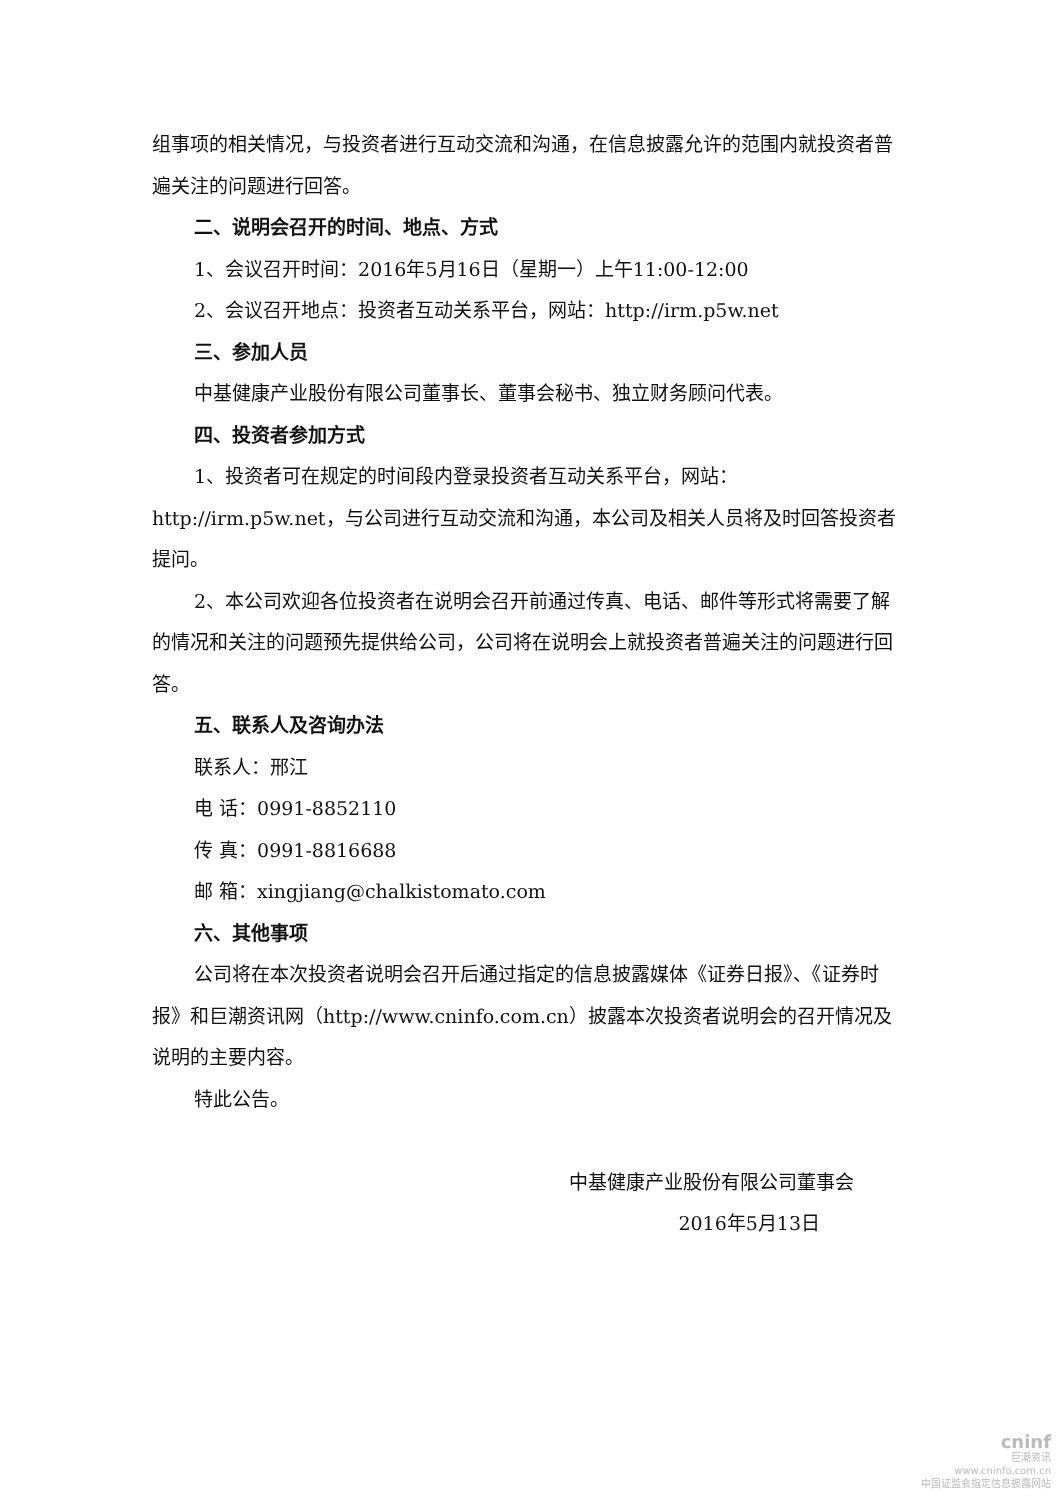组事项的相关情况，与投资者进行互动交流和沟通，在信息披露允许的范围内就投资者普遍关注的问题进行回答。
二、说明会召开的时间、地点、方式
1、会议召开时间：2016年5月16日（星期一）上午11:00-12:00
2、会议召开地点：投资者互动关系平台，网站：http://irm.p5w.net
三、参加人员
中基健康产业股份有限公司董事长、董事会秘书、独立财务顾问代表。
四、投资者参加方式
1、投资者可在规定的时间段内登录投资者互动关系平台，网站：http://irm.p5w.net，与公司进行互动交流和沟通，本公司及相关人员将及时回答投资者提问。
2、本公司欢迎各位投资者在说明会召开前通过传真、电话、邮件等形式将需要了解的情况和关注的问题预先提供给公司，公司将在说明会上就投资者普遍关注的问题进行回答。
五、联系人及咨询办法
联系人：邢江
电 话：0991-8852110
传 真：0991-8816688
邮 箱：xingjiang@chalkistomato.com
六、其他事项
公司将在本次投资者说明会召开后通过指定的信息披露媒体《证券日报》、《证券时报》和巨潮资讯网（http://www.cninfo.com.cn）披露本次投资者说明会的召开情况及说明的主要内容。
特此公告。
中基健康产业股份有限公司董事会
2016年5月13日
cninf
巨潮资讯
www.cninfo.com.cn
中国证监会指定信息披露网站